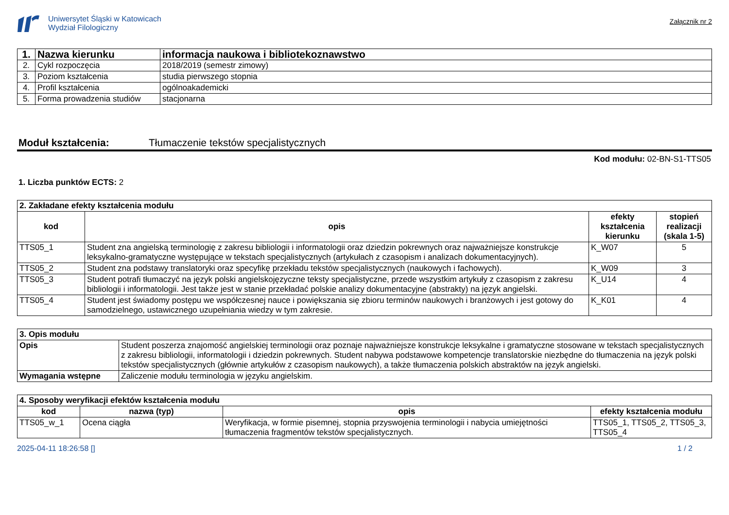Uniwersytet Śląski w Katowicach
Wydział Filologiczny
Załącznik nr 2
| 1. | Nazwa kierunku | informacja naukowa i bibliotekoznawstwo |
| 2. | Cykl rozpoczęcia | 2018/2019 (semestr zimowy) |
| 3. | Poziom kształcenia | studia pierwszego stopnia |
| 4. | Profil kształcenia | ogólnoakademicki |
| 5. | Forma prowadzenia studiów | stacjonarna |
Moduł kształcenia: Tłumaczenie tekstów specjalistycznych
Kod modułu: 02-BN-S1-TTS05
1. Liczba punktów ECTS: 2
| 2. Zakładane efekty kształcenia modułu | | | |
| kod | opis | efekty kształcenia kierunku | stopień realizacji (skala 1-5) |
| TTS05_1 | Student zna angielską terminologię z zakresu bibliologii i informatologii oraz dziedzin pokrewnych oraz najważniejsze konstrukcje leksykalno-gramatyczne występujące w tekstach specjalistycznych (artykułach z czasopism i analizach dokumentacyjnych). | K_W07 | 5 |
| TTS05_2 | Student zna podstawy translatoryki oraz specyfikę przekładu tekstów specjalistycznych (naukowych i fachowych). | K_W09 | 3 |
| TTS05_3 | Student potrafi tłumaczyć na język polski angielskojęzyczne teksty specjalistyczne, przede wszystkim artykuły z czasopism z zakresu bibliologii i informatologii. Jest także jest w stanie przekładać polskie analizy dokumentacyjne (abstrakty) na język angielski. | K_U14 | 4 |
| TTS05_4 | Student jest świadomy postępu we współczesnej nauce i powiększania się zbioru terminów naukowych i branżowych i jest gotowy do samodzielnego, ustawicznego uzupełniania wiedzy w tym zakresie. | K_K01 | 4 |
| 3. Opis modułu | |
| Opis | Student poszerza znajomość angielskiej terminologii oraz poznaje najważniejsze konstrukcje leksykalne i gramatyczne stosowane w tekstach specjalistycznych z zakresu bibliologii, informatologii i dziedzin pokrewnych. Student nabywa podstawowe kompetencje translatorskie niezbędne do tłumaczenia na język polski tekstów specjalistycznych (głównie artykułów z czasopism naukowych), a także tłumaczenia polskich abstraktów na język angielski. |
| Wymagania wstępne | Zaliczenie modułu terminologia w języku angielskim. |
| 4. Sposoby weryfikacji efektów kształcenia modułu | | | |
| kod | nazwa (typ) | opis | efekty kształcenia modułu |
| TTS05_w_1 | Ocena ciągła | Weryfikacja, w formie pisemnej, stopnia przyswojenia terminologii i nabycia umiejętności tłumaczenia fragmentów tekstów specjalistycznych. | TTS05_1, TTS05_2, TTS05_3, TTS05_4 |
2025-04-11 18:26:58 [] 1 / 2